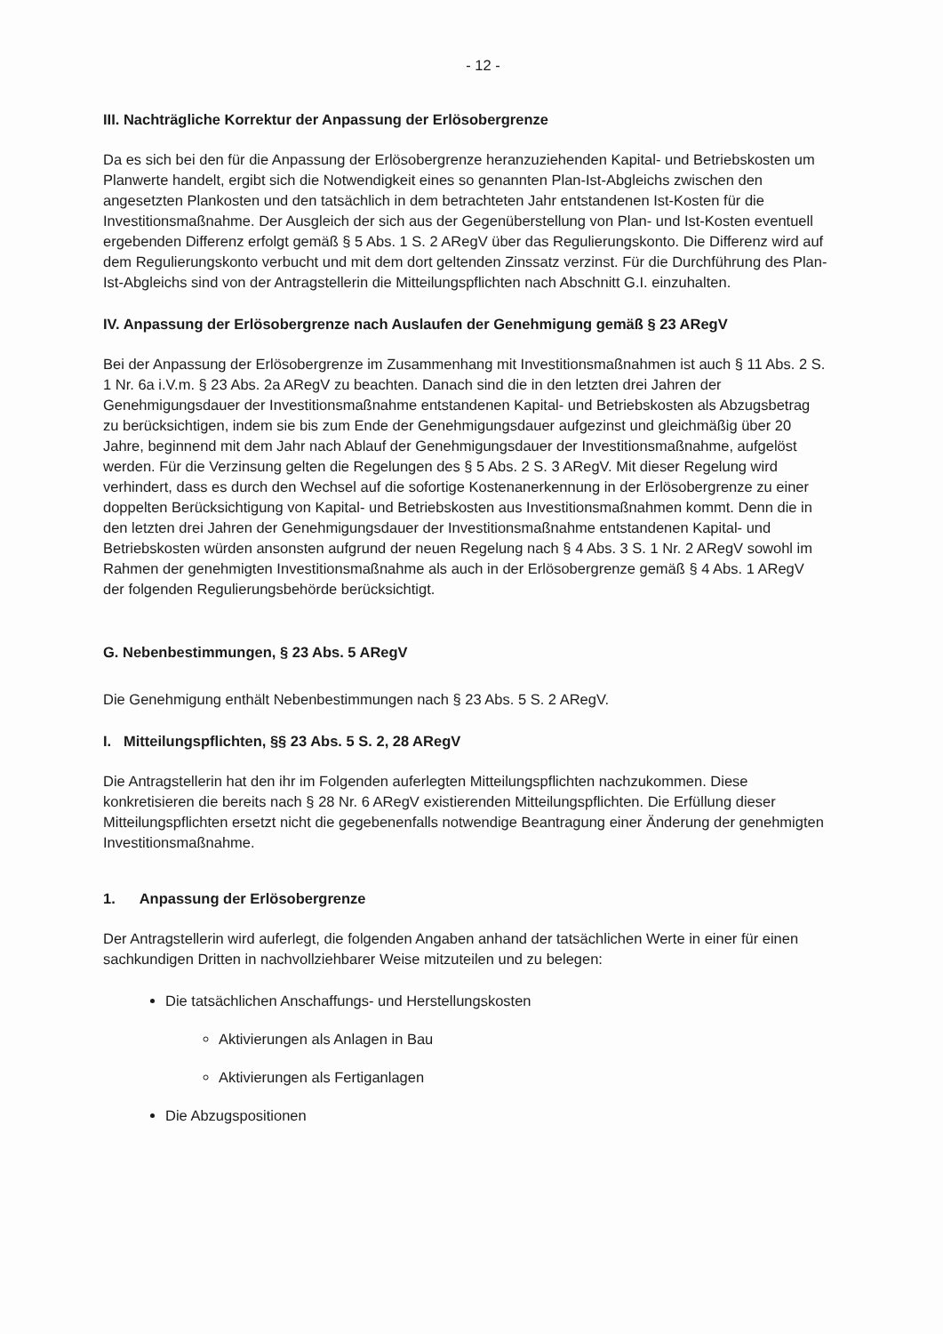- 12 -
III. Nachträgliche Korrektur der Anpassung der Erlösobergrenze
Da es sich bei den für die Anpassung der Erlösobergrenze heranzuziehenden Kapital- und Betriebskosten um Planwerte handelt, ergibt sich die Notwendigkeit eines so genannten Plan-Ist-Abgleichs zwischen den angesetzten Plankosten und den tatsächlich in dem betrachteten Jahr entstandenen Ist-Kosten für die Investitionsmaßnahme. Der Ausgleich der sich aus der Gegenüberstellung von Plan- und Ist-Kosten eventuell ergebenden Differenz erfolgt gemäß § 5 Abs. 1 S. 2 ARegV über das Regulierungskonto. Die Differenz wird auf dem Regulierungskonto verbucht und mit dem dort geltenden Zinssatz verzinst. Für die Durchführung des Plan-Ist-Abgleichs sind von der Antragstellerin die Mitteilungspflichten nach Abschnitt G.I. einzuhalten.
IV. Anpassung der Erlösobergrenze nach Auslaufen der Genehmigung gemäß § 23 ARegV
Bei der Anpassung der Erlösobergrenze im Zusammenhang mit Investitionsmaßnahmen ist auch § 11 Abs. 2 S. 1 Nr. 6a i.V.m. § 23 Abs. 2a ARegV zu beachten. Danach sind die in den letzten drei Jahren der Genehmigungsdauer der Investitionsmaßnahme entstandenen Kapital- und Betriebskosten als Abzugsbetrag zu berücksichtigen, indem sie bis zum Ende der Genehmigungsdauer aufgezinst und gleichmäßig über 20 Jahre, beginnend mit dem Jahr nach Ablauf der Genehmigungsdauer der Investitionsmaßnahme, aufgelöst werden. Für die Verzinsung gelten die Regelungen des § 5 Abs. 2 S. 3 ARegV. Mit dieser Regelung wird verhindert, dass es durch den Wechsel auf die sofortige Kostenanerkennung in der Erlösobergrenze zu einer doppelten Berücksichtigung von Kapital- und Betriebskosten aus Investitionsmaßnahmen kommt. Denn die in den letzten drei Jahren der Genehmigungsdauer der Investitionsmaßnahme entstandenen Kapital- und Betriebskosten würden ansonsten aufgrund der neuen Regelung nach § 4 Abs. 3 S. 1 Nr. 2 ARegV sowohl im Rahmen der genehmigten Investitionsmaßnahme als auch in der Erlösobergrenze gemäß § 4 Abs. 1 ARegV der folgenden Regulierungsbehörde berücksichtigt.
G. Nebenbestimmungen, § 23 Abs. 5 ARegV
Die Genehmigung enthält Nebenbestimmungen nach § 23 Abs. 5 S. 2 ARegV.
I. Mitteilungspflichten, §§ 23 Abs. 5 S. 2, 28 ARegV
Die Antragstellerin hat den ihr im Folgenden auferlegten Mitteilungspflichten nachzukommen. Diese konkretisieren die bereits nach § 28 Nr. 6 ARegV existierenden Mitteilungspflichten. Die Erfüllung dieser Mitteilungspflichten ersetzt nicht die gegebenenfalls notwendige Beantragung einer Änderung der genehmigten Investitionsmaßnahme.
1. Anpassung der Erlösobergrenze
Der Antragstellerin wird auferlegt, die folgenden Angaben anhand der tatsächlichen Werte in einer für einen sachkundigen Dritten in nachvollziehbarer Weise mitzuteilen und zu belegen:
Die tatsächlichen Anschaffungs- und Herstellungskosten
Aktivierungen als Anlagen in Bau
Aktivierungen als Fertiganlagen
Die Abzugspositionen